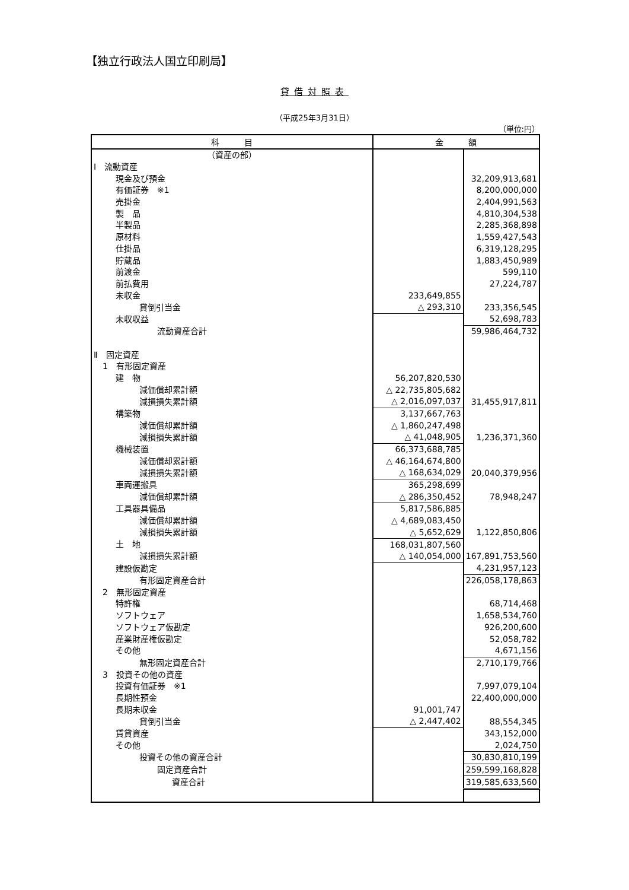【独立行政法人国立印刷局】
貸借対照表
（平成25年3月31日）
（単位:円）
| 科 目 | 金 額 | |
| --- | --- | --- |
| （資産の部） | | |
| Ⅰ 流動資産 | | |
| 現金及び預金 | | 32,209,913,681 |
| 有価証券 ※1 | | 8,200,000,000 |
| 売掛金 | | 2,404,991,563 |
| 製 品 | | 4,810,304,538 |
| 半製品 | | 2,285,368,898 |
| 原材料 | | 1,559,427,543 |
| 仕掛品 | | 6,319,128,295 |
| 貯蔵品 | | 1,883,450,989 |
| 前渡金 | | 599,110 |
| 前払費用 | | 27,224,787 |
| 未収金 | 233,649,855 | |
| 貸倒引当金 | △ 293,310 | 233,356,545 |
| 未収収益 | | 52,698,783 |
| 流動資産合計 | | 59,986,464,732 |
| Ⅱ 固定資産 | | |
| 1 有形固定資産 | | |
| 建 物 | 56,207,820,530 | |
| 減価償却累計額 | △ 22,735,805,682 | |
| 減損損失累計額 | △ 2,016,097,037 | 31,455,917,811 |
| 構築物 | 3,137,667,763 | |
| 減価償却累計額 | △ 1,860,247,498 | |
| 減損損失累計額 | △ 41,048,905 | 1,236,371,360 |
| 機械装置 | 66,373,688,785 | |
| 減価償却累計額 | △ 46,164,674,800 | |
| 減損損失累計額 | △ 168,634,029 | 20,040,379,956 |
| 車両運搬具 | 365,298,699 | |
| 減価償却累計額 | △ 286,350,452 | 78,948,247 |
| 工具器具備品 | 5,817,586,885 | |
| 減価償却累計額 | △ 4,689,083,450 | |
| 減損損失累計額 | △ 5,652,629 | 1,122,850,806 |
| 土 地 | 168,031,807,560 | |
| 減損損失累計額 | △ 140,054,000 | 167,891,753,560 |
| 建設仮勘定 | | 4,231,957,123 |
| 有形固定資産合計 | | 226,058,178,863 |
| 2 無形固定資産 | | |
| 特許権 | | 68,714,468 |
| ソフトウェア | | 1,658,534,760 |
| ソフトウェア仮勘定 | | 926,200,600 |
| 産業財産権仮勘定 | | 52,058,782 |
| その他 | | 4,671,156 |
| 無形固定資産合計 | | 2,710,179,766 |
| 3 投資その他の資産 | | |
| 投資有価証券 ※1 | | 7,997,079,104 |
| 長期性預金 | | 22,400,000,000 |
| 長期未収金 | 91,001,747 | |
| 貸倒引当金 | △ 2,447,402 | 88,554,345 |
| 賃貸資産 | | 343,152,000 |
| その他 | | 2,024,750 |
| 投資その他の資産合計 | | 30,830,810,199 |
| 固定資産合計 | | 259,599,168,828 |
| 資産合計 | | 319,585,633,560 |